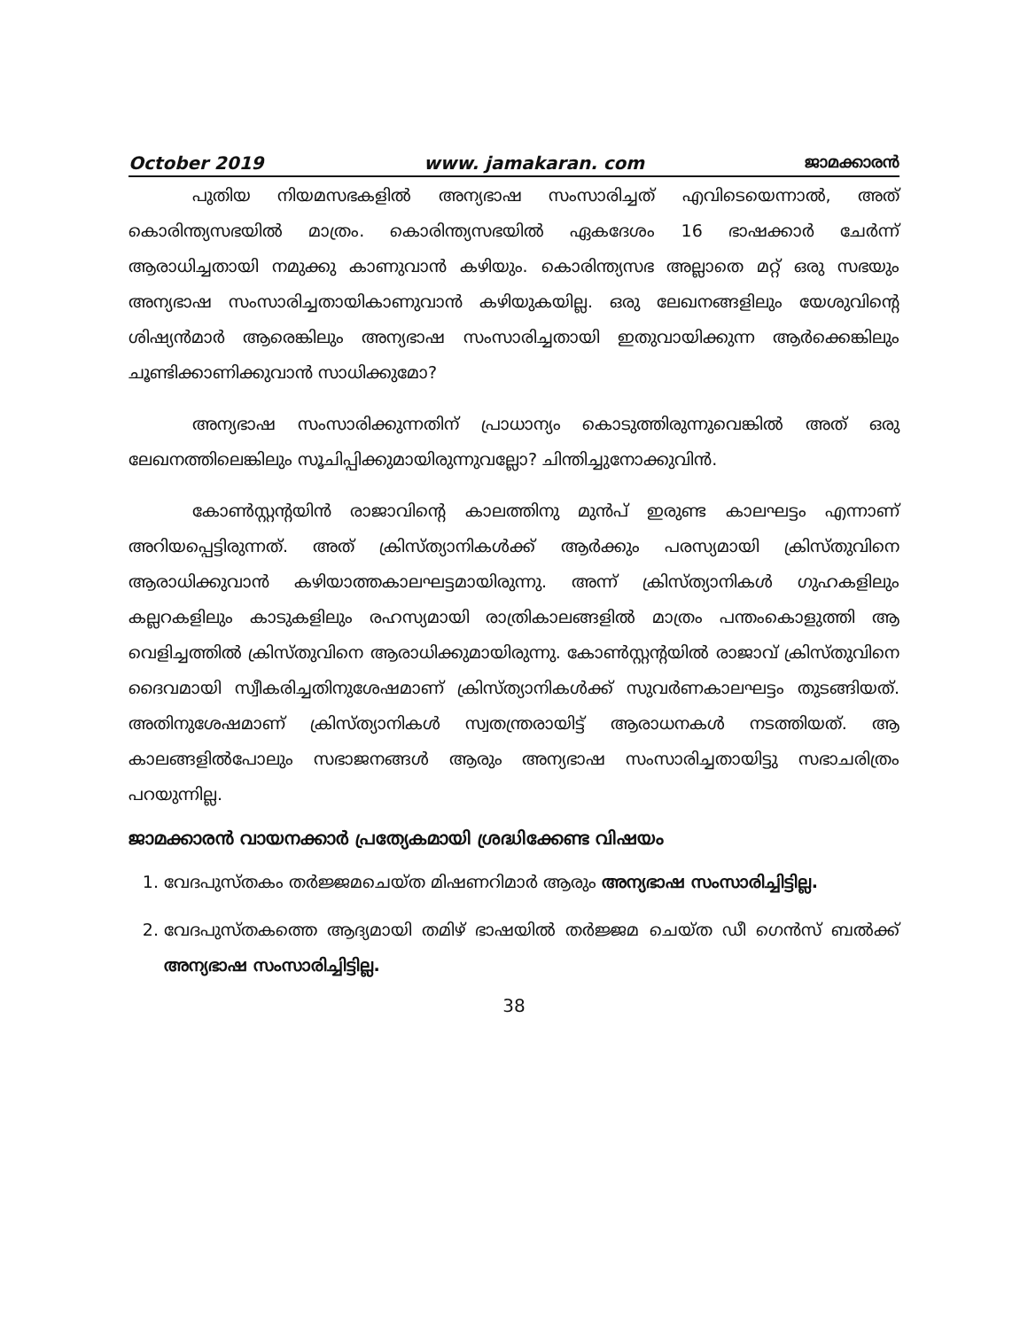October 2019 www. jamakaran. com ജാമക്കാരൻ
പുതിയ നിയമസഭകളിൽ അന്യഭാഷ സംസാരിച്ചത് എവിടെയെന്നാൽ, അത് കൊരിന്ത്യസഭയിൽ മാത്രം. കൊരിന്ത്യസഭയിൽ ഏകദേശം 16 ഭാഷക്കാർ ചേർന്ന് ആരാധിച്ചതായി നമുക്കു കാണുവാൻ കഴിയും. കൊരിന്ത്യസഭ അല്ലാതെ മറ്റ് ഒരു സഭയും അന്യഭാഷ സംസാരിച്ചതായികാണുവാൻ കഴിയുകയില്ല. ഒരു ലേഖനങ്ങളിലും യേശുവിന്റെ ശിഷ്യൻമാർ ആരെങ്കിലും അന്യഭാഷ സംസാരിച്ചതായി ഇതുവായിക്കുന്ന ആർക്കെങ്കിലും ചൂണ്ടിക്കാണിക്കുവാൻ സാധിക്കുമോ?
അന്യഭാഷ സംസാരിക്കുന്നതിന് പ്രാധാന്യം കൊടുത്തിരുന്നുവെങ്കിൽ അത് ഒരു ലേഖനത്തിലെങ്കിലും സൂചിപ്പിക്കുമായിരുന്നുവല്ലോ? ചിന്തിച്ചുനോക്കുവിൻ.
കോൺസ്റ്റന്റയിൻ രാജാവിന്റെ കാലത്തിനു മുൻപ് ഇരുണ്ട കാലഘട്ടം എന്നാണ് അറിയപ്പെട്ടിരുന്നത്. അത് ക്രിസ്ത്യാനികൾക്ക് ആർക്കും പരസ്യമായി ക്രിസ്തുവിനെ ആരാധിക്കുവാൻ കഴിയാത്തകാലഘട്ടമായിരുന്നു. അന്ന് ക്രിസ്ത്യാനികൾ ഗുഹകളിലും കല്ലറകളിലും കാടുകളിലും രഹസ്യമായി രാത്രികാലങ്ങളിൽ മാത്രം പന്തംകൊളുത്തി ആ വെളിച്ചത്തിൽ ക്രിസ്തുവിനെ ആരാധിക്കുമായിരുന്നു. കോൺസ്റ്റന്റയിൽ രാജാവ് ക്രിസ്തുവിനെ ദൈവമായി സ്വീകരിച്ചതിനുശേഷമാണ് ക്രിസ്ത്യാനികൾക്ക് സുവർണകാലഘട്ടം തുടങ്ങിയത്. അതിനുശേഷമാണ് ക്രിസ്ത്യാനികൾ സ്വതന്ത്രരായിട്ട് ആരാധനകൾ നടത്തിയത്. ആ കാലങ്ങളിൽപോലും സഭാജനങ്ങൾ ആരും അന്യഭാഷ സംസാരിച്ചതായിട്ടു സഭാചരിത്രം പറയുന്നില്ല.
ജാമക്കാരൻ വായനക്കാർ പ്രത്യേകമായി ശ്രദ്ധിക്കേണ്ട വിഷയം
1. വേദപുസ്തകം തർജ്ജമചെയ്ത മിഷണറിമാർ ആരും അന്യഭാഷ സംസാരിച്ചിട്ടില്ല.
2. വേദപുസ്തകത്തെ ആദ്യമായി തമിഴ് ഭാഷയിൽ തർജ്ജമ ചെയ്ത ഡീ ഗെൻസ് ബൽക്ക് അന്യഭാഷ സംസാരിച്ചിട്ടില്ല.
38